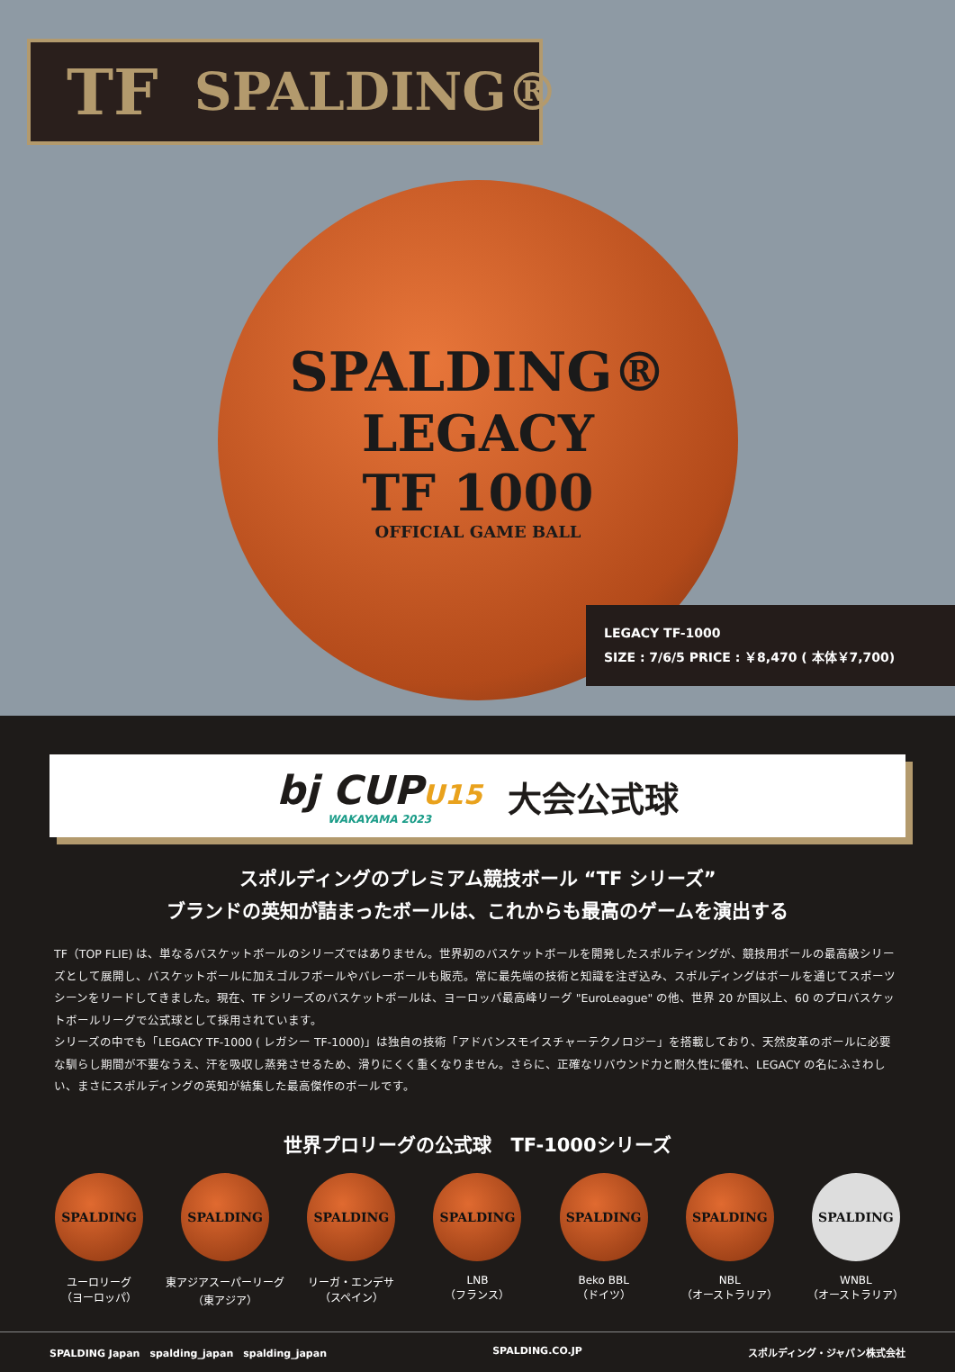TF SPALDING®
SPALDING®
LEGACY
TF 1000
OFFICIAL GAME BALL
LEGACY TF-1000
SIZE : 7/6/5 PRICE : ￥8,470 ( 本体￥7,700)
bj CUPU15
WAKAYAMA 2023
大会公式球
スポルディングのプレミアム競技ボール “TF シリーズ”
ブランドの英知が詰まったボールは、これからも最高のゲームを演出する
TF（TOP FLIE) は、単なるバスケットボールのシリーズではありません。世界初のバスケットボールを開発したスポルティングが、競技用ボールの最高級シリーズとして展開し、バスケットボールに加えゴルフボールやバレーボールも販売。常に最先端の技術と知識を注ぎ込み、スポルディングはボールを通じてスポーツシーンをリードしてきました。現在、TF シリーズのバスケットボールは、ヨーロッパ最高峰リーグ "EuroLeague" の他、世界 20 か国以上、60 のプロバスケットボールリーグで公式球として採用されています。
シリーズの中でも「LEGACY TF-1000 ( レガシー TF-1000)」は独自の技術「アドバンスモイスチャーテクノロジー」を搭載しており、天然皮革のボールに必要な馴らし期間が不要なうえ、汗を吸収し蒸発させるため、滑りにくく重くなりません。さらに、正確なリバウンド力と耐久性に優れ、LEGACY の名にふさわしい、まさにスポルディングの英知が結集した最高傑作のボールです。
世界プロリーグの公式球　TF-1000シリーズ
SPALDING
ユーロリーグ
（ヨーロッパ）
SPALDING
東アジアスーパーリーグ
（東アジア）
SPALDING
リーガ・エンデサ
（スペイン）
SPALDING
LNB
（フランス）
SPALDING
Beko BBL
（ドイツ）
SPALDING
NBL
（オーストラリア）
SPALDING
WNBL
（オーストラリア）
SPALDING Japan　spalding_japan　spalding_japan SPALDING.CO.JP スポルディング・ジャパン株式会社